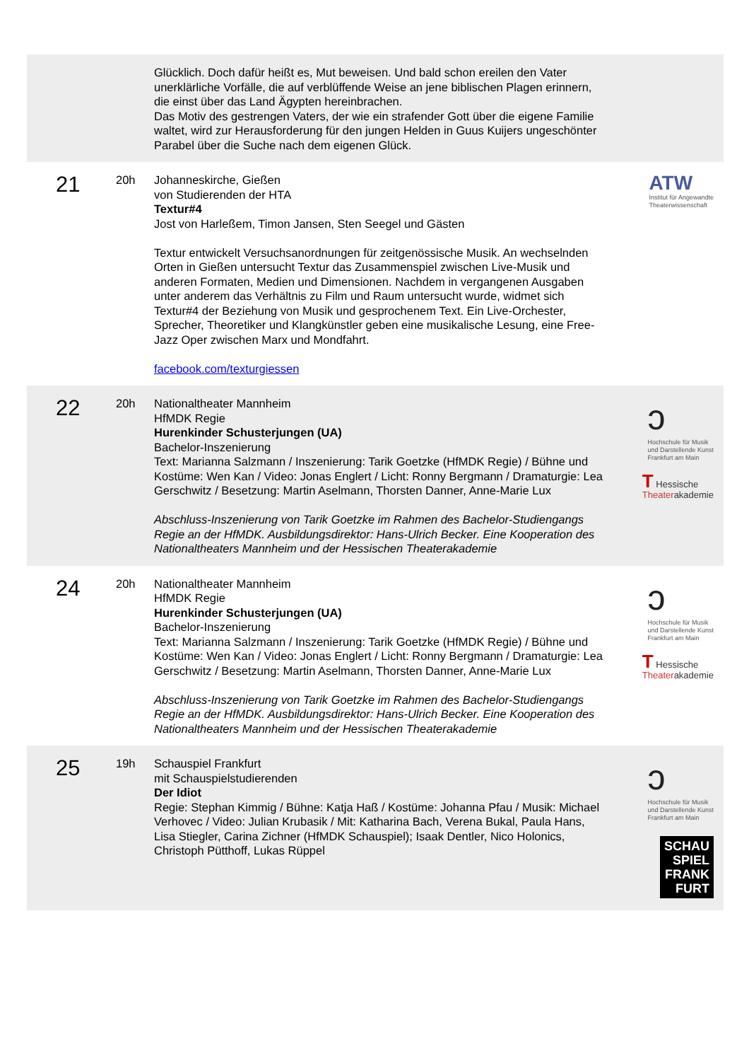| | | Glücklich. Doch dafür heißt es, Mut beweisen. Und bald schon ereilen den Vater unerklärliche Vorfälle, die auf verblüffende Weise an jene biblischen Plagen erinnern, die einst über das Land Ägypten hereinbrachen. Das Motiv des gestrengen Vaters, der wie ein strafender Gott über die eigene Familie waltet, wird zur Herausforderung für den jungen Helden in Guus Kuijers ungeschönter Parabel über die Suche nach dem eigenen Glück. | |
| 21 | 20h | Johanneskirche, Gießen von Studierenden der HTA Textur#4 Jost von Harleßem, Timon Jansen, Sten Seegel und Gästen Textur entwickelt Versuchsanordnungen für zeitgenössische Musik. An wechselnden Orten in Gießen untersucht Textur das Zusammenspiel zwischen Live-Musik und anderen Formaten, Medien und Dimensionen. Nachdem in vergangenen Ausgaben unter anderem das Verhältnis zu Film und Raum untersucht wurde, widmet sich Textur#4 der Beziehung von Musik und gesprochenem Text. Ein Live-Orchester, Sprecher, Theoretiker und Klangkünstler geben eine musikalische Lesung, eine Free-Jazz Oper zwischen Marx und Mondfahrt. facebook.com/texturgiessen | ATW Institut für Angewandte Theaterwissenschaft |
| 22 | 20h | Nationaltheater Mannheim HfMDK Regie Hurenkinder Schusterjungen (UA) Bachelor-Inszenierung Text: Marianna Salzmann / Inszenierung: Tarik Goetzke (HfMDK Regie) / Bühne und Kostüme: Wen Kan / Video: Jonas Englert / Licht: Ronny Bergmann / Dramaturgie: Lea Gerschwitz / Besetzung: Martin Aselmann, Thorsten Danner, Anne-Marie Lux Abschluss-Inszenierung von Tarik Goetzke im Rahmen des Bachelor-Studiengangs Regie an der HfMDK. Ausbildungsdirektor: Hans-Ulrich Becker. Eine Kooperation des Nationaltheaters Mannheim und der Hessischen Theaterakademie | ↄ Hochschule für Musik und Darstellende Kunst Frankfurt am Main T Hessische Theater akademie |
| 24 | 20h | Nationaltheater Mannheim HfMDK Regie Hurenkinder Schusterjungen (UA) Bachelor-Inszenierung Text: Marianna Salzmann / Inszenierung: Tarik Goetzke (HfMDK Regie) / Bühne und Kostüme: Wen Kan / Video: Jonas Englert / Licht: Ronny Bergmann / Dramaturgie: Lea Gerschwitz / Besetzung: Martin Aselmann, Thorsten Danner, Anne-Marie Lux Abschluss-Inszenierung von Tarik Goetzke im Rahmen des Bachelor-Studiengangs Regie an der HfMDK. Ausbildungsdirektor: Hans-Ulrich Becker. Eine Kooperation des Nationaltheaters Mannheim und der Hessischen Theaterakademie | ↄ Hochschule für Musik und Darstellende Kunst Frankfurt am Main T Hessische Theater akademie |
| 25 | 19h | Schauspiel Frankfurt mit Schauspielstudierenden Der Idiot Regie: Stephan Kimmig / Bühne: Katja Haß / Kostüme: Johanna Pfau / Musik: Michael Verhovec / Video: Julian Krubasik / Mit: Katharina Bach, Verena Bukal, Paula Hans, Lisa Stiegler, Carina Zichner (HfMDK Schauspiel); Isaak Dentler, Nico Holonics, Christoph Pütthoff, Lukas Rüppel | ↄ Hochschule für Musik und Darstellende Kunst Frankfurt am Main SCHAU SPIEL FRANK FURT |